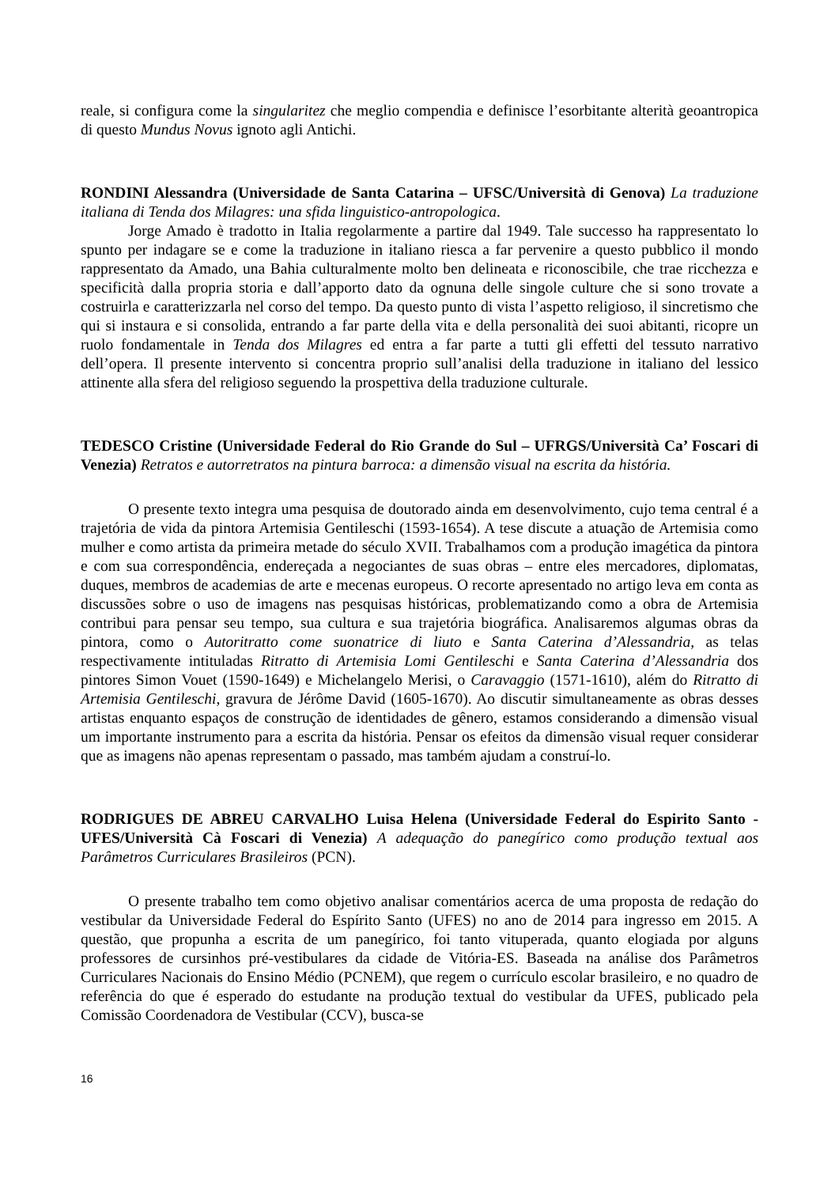reale, si configura come la singularitez che meglio compendia e definisce l’esorbitante alterità geoantropica di questo Mundus Novus ignoto agli Antichi.
RONDINI Alessandra (Universidade de Santa Catarina – UFSC/Università di Genova) La traduzione italiana di Tenda dos Milagres: una sfida linguistico-antropologica.
Jorge Amado è tradotto in Italia regolarmente a partire dal 1949. Tale successo ha rappresentato lo spunto per indagare se e come la traduzione in italiano riesca a far pervenire a questo pubblico il mondo rappresentato da Amado, una Bahia culturalmente molto ben delineata e riconoscibile, che trae ricchezza e specificità dalla propria storia e dall’apporto dato da ognuna delle singole culture che si sono trovate a costruirla e caratterizzarla nel corso del tempo. Da questo punto di vista l’aspetto religioso, il sincretismo che qui si instaura e si consolida, entrando a far parte della vita e della personalità dei suoi abitanti, ricopre un ruolo fondamentale in Tenda dos Milagres ed entra a far parte a tutti gli effetti del tessuto narrativo dell’opera. Il presente intervento si concentra proprio sull’analisi della traduzione in italiano del lessico attinente alla sfera del religioso seguendo la prospettiva della traduzione culturale.
TEDESCO Cristine (Universidade Federal do Rio Grande do Sul – UFRGS/Università Ca’ Foscari di Venezia) Retratos e autorretratos na pintura barroca: a dimensão visual na escrita da história.
O presente texto integra uma pesquisa de doutorado ainda em desenvolvimento, cujo tema central é a trajetória de vida da pintora Artemisia Gentileschi (1593-1654). A tese discute a atuação de Artemisia como mulher e como artista da primeira metade do século XVII. Trabalhamos com a produção imagética da pintora e com sua correspondência, endereçada a negociantes de suas obras – entre eles mercadores, diplomatas, duques, membros de academias de arte e mecenas europeus. O recorte apresentado no artigo leva em conta as discussões sobre o uso de imagens nas pesquisas históricas, problematizando como a obra de Artemisia contribui para pensar seu tempo, sua cultura e sua trajetória biográfica. Analisaremos algumas obras da pintora, como o Autoritratto come suonatrice di liuto e Santa Caterina d’Alessandria, as telas respectivamente intituladas Ritratto di Artemisia Lomi Gentileschi e Santa Caterina d’Alessandria dos pintores Simon Vouet (1590-1649) e Michelangelo Merisi, o Caravaggio (1571-1610), além do Ritratto di Artemisia Gentileschi, gravura de Jérôme David (1605-1670). Ao discutir simultaneamente as obras desses artistas enquanto espaços de construção de identidades de gênero, estamos considerando a dimensão visual um importante instrumento para a escrita da história. Pensar os efeitos da dimensão visual requer considerar que as imagens não apenas representam o passado, mas também ajudam a construí-lo.
RODRIGUES DE ABREU CARVALHO Luisa Helena (Universidade Federal do Espirito Santo - UFES/Università Cà Foscari di Venezia) A adequação do panegírico como produção textual aos Parâmetros Curriculares Brasileiros (PCN).
O presente trabalho tem como objetivo analisar comentários acerca de uma proposta de redação do vestibular da Universidade Federal do Espírito Santo (UFES) no ano de 2014 para ingresso em 2015. A questão, que propunha a escrita de um panegírico, foi tanto vituperada, quanto elogiada por alguns professores de cursinhos pré-vestibulares da cidade de Vitória-ES. Baseada na análise dos Parâmetros Curriculares Nacionais do Ensino Médio (PCNEM), que regem o currículo escolar brasileiro, e no quadro de referência do que é esperado do estudante na produção textual do vestibular da UFES, publicado pela Comissão Coordenadora de Vestibular (CCV), busca-se
16